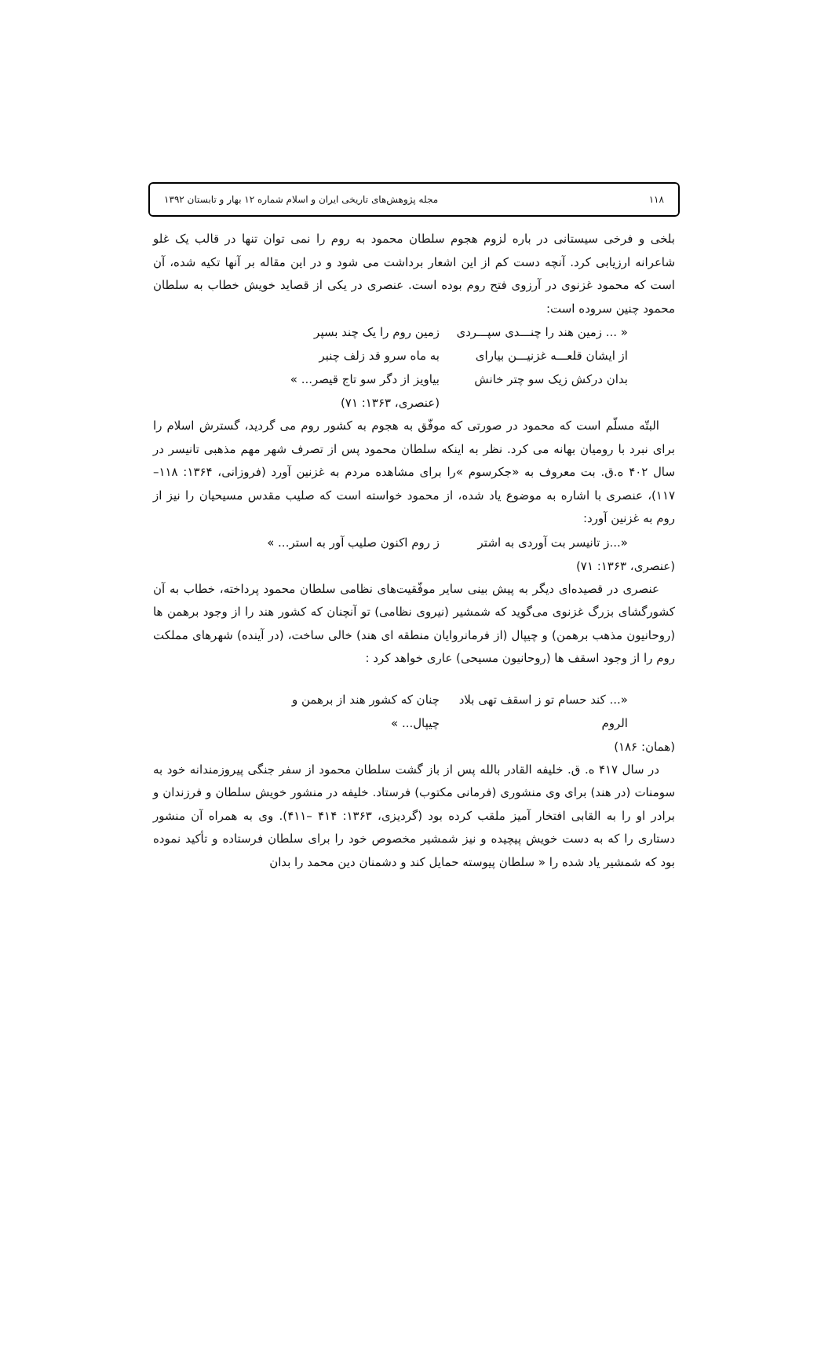۱۱۸ مجله پژوهش‌های تاریخی ایران و اسلام شماره ۱۲ بهار و تابستان ۱۳۹۲
بلخی و فرخی سیستانی در باره لزوم هجوم سلطان محمود به روم را نمی توان تنها در قالب یک غلو شاعرانه ارزیابی کرد. آنچه دست کم از این اشعار برداشت می شود و در این مقاله بر آنها تکیه شده، آن است که محمود غزنوی در آرزوی فتح روم بوده است. عنصری در یکی از قصاید خویش خطاب به سلطان محمود چنین سروده است:
« ... زمین هند را چنـــدی سپـــردی زمین روم را یک چند بسپر
از ایشان قلعـــه غزنیـــن بیارای به ماه سرو قد زلف چنبر
بدان درکش زیک سو چتر خانش بیاویز از دگر سو تاج قیصر... »
(عنصری، ۱۳۶۳: ۷۱)
البتّه مسلّم است که محمود در صورتی که موفّق به هجوم به کشور روم می گردید، گسترش اسلام را برای نبرد با رومیان بهانه می کرد. نظر به اینکه سلطان محمود پس از تصرف شهر مهم مذهبی تانیسر در سال ۴۰۲ ه.ق. بت معروف به «جکرسوم »را برای مشاهده مردم به غزنین آورد (فروزانی، ۱۳۶۴: ۱۱۸– ۱۱۷)، عنصری با اشاره به موضوع یاد شده، از محمود خواسته است که صلیب مقدس مسیحیان را نیز از روم به غزنین آورد:
«...ز تانیسر بت آوردی به اشتر ز روم اکنون صلیب آور به استر... »
(عنصری، ۱۳۶۳: ۷۱)
عنصری در قصیده‌ای دیگر به پیش بینی سایر موفّقیت‌های نظامی سلطان محمود پرداخته، خطاب به آن کشورگشای بزرگ غزنوی می‌گوید که شمشیر (نیروی نظامی) تو آنچنان که کشور هند را از وجود برهمن ها (روحانیون مذهب برهمن) و چیپال (از فرمانروایان منطقه ای هند) خالی ساخت، (در آینده) شهرهای مملکت روم را از وجود اسقف ها (روحانیون مسیحی) عاری خواهد کرد :
«... کند حسام تو ز اسقف تهی بلاد الروم چنان که کشور هند از برهمن و چیپال... »
(همان: ۱۸۶)
در سال ۴۱۷ ه. ق. خلیفه القادر بالله پس از باز گشت سلطان محمود از سفر جنگی پیروزمندانه خود به سومنات (در هند) برای وی منشوری (فرمانی مکتوب) فرستاد. خلیفه در منشور خویش سلطان و فرزندان و برادر او را به القابی افتخار آمیز ملقب کرده بود (گردیزی، ۱۳۶۳: ۴۱۴ –۴۱۱). وی به همراه آن منشور دستاری را که به دست خویش پیچیده و نیز شمشیر مخصوص خود را برای سلطان فرستاده و تأکید نموده بود که شمشیر یاد شده را « سلطان پیوسته حمایل کند و دشمنان دین محمد را بدان